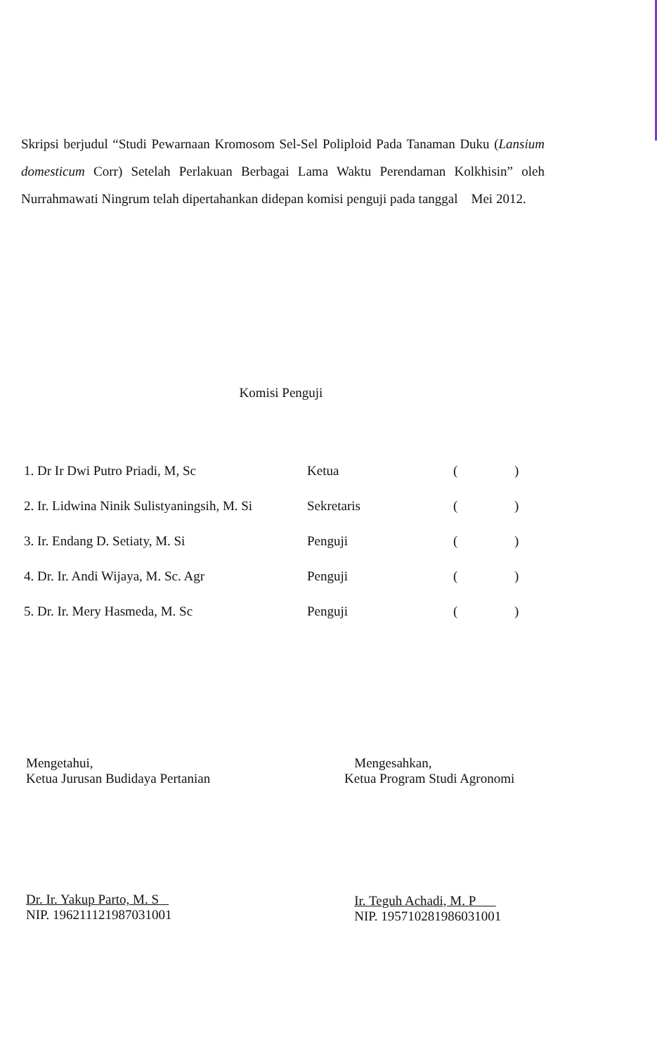Skripsi berjudul “Studi Pewarnaan Kromosom Sel-Sel Poliploid Pada Tanaman Duku (Lansium domesticum Corr) Setelah Perlakuan Berbagai Lama Waktu Perendaman Kolkhisin” oleh Nurrahmawati Ningrum telah dipertahankan didepan komisi penguji pada tanggal Mei 2012.
Komisi Penguji
| 1. Dr Ir Dwi Putro Priadi, M, Sc | Ketua | ( ) |
| 2. Ir. Lidwina Ninik Sulistyaningsih, M. Si | Sekretaris | ( ) |
| 3. Ir. Endang D. Setiaty, M. Si | Penguji | ( ) |
| 4. Dr. Ir. Andi Wijaya, M. Sc. Agr | Penguji | ( ) |
| 5. Dr. Ir. Mery Hasmeda, M. Sc | Penguji | ( ) |
Mengetahui,
Ketua Jurusan Budidaya Pertanian
Dr. Ir. Yakup Parto, M. S
NIP. 196211121987031001
Mengesahkan,
Ketua Program Studi Agronomi
Ir. Teguh Achadi, M. P
NIP. 195710281986031001